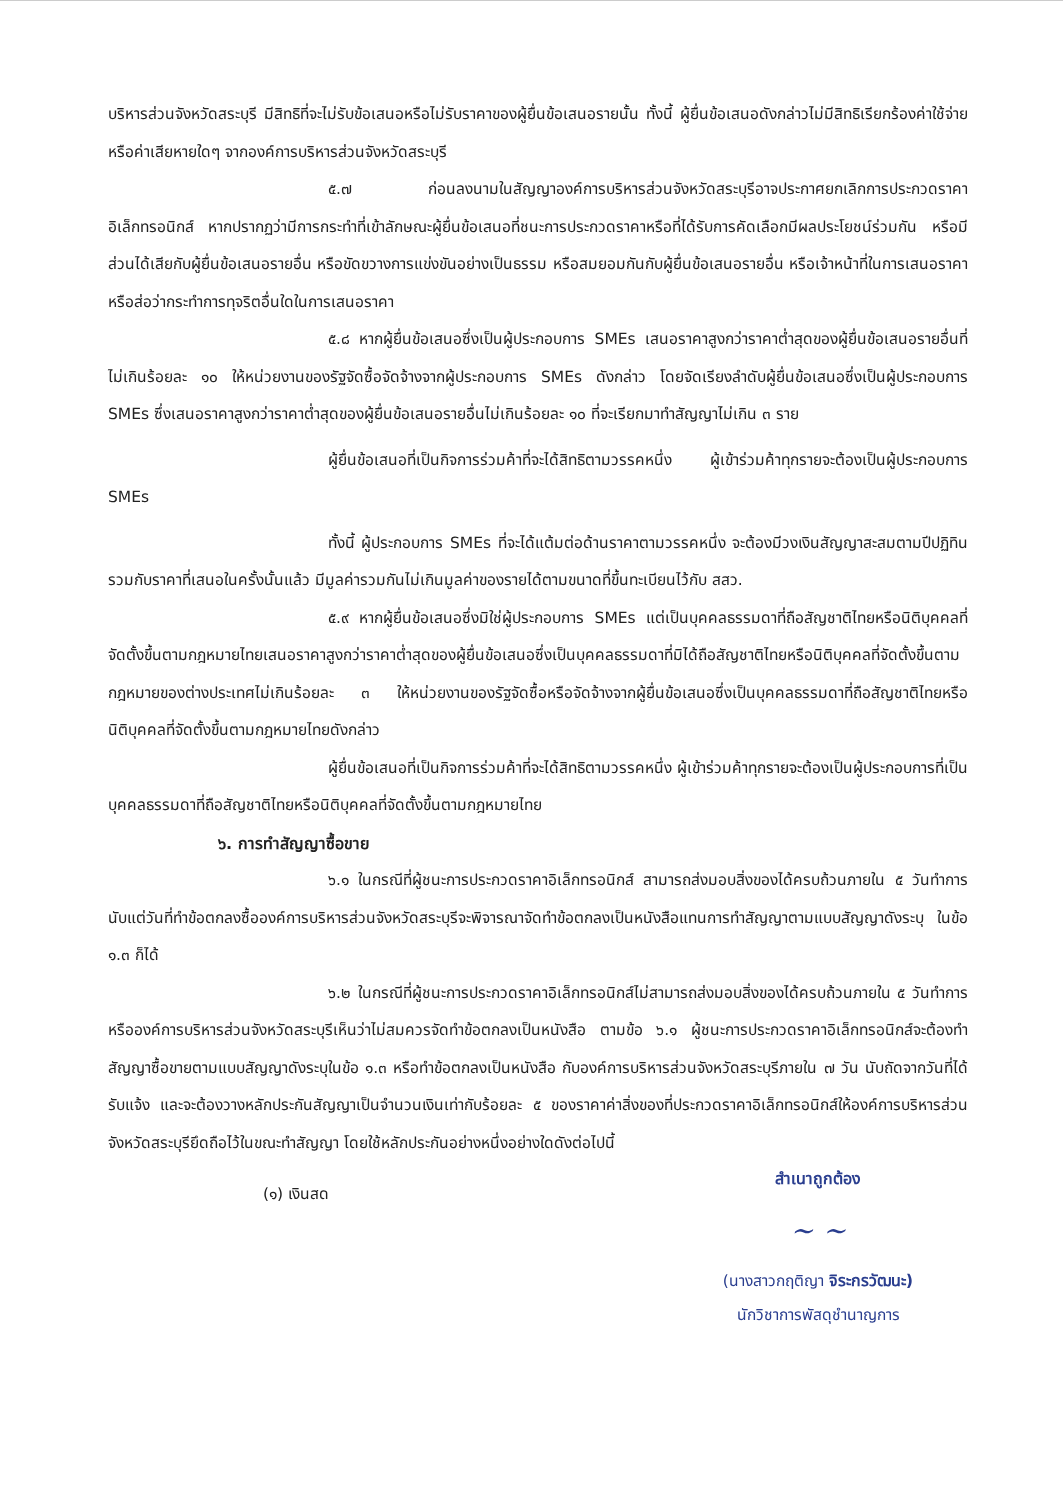บริหารส่วนจังหวัดสระบุรี มีสิทธิที่จะไม่รับข้อเสนอหรือไม่รับราคาของผู้ยื่นข้อเสนอรายนั้น ทั้งนี้ ผู้ยื่นข้อเสนอดังกล่าวไม่มีสิทธิเรียกร้องค่าใช้จ่ายหรือค่าเสียหายใดๆ จากองค์การบริหารส่วนจังหวัดสระบุรี
๕.๗ ก่อนลงนามในสัญญาองค์การบริหารส่วนจังหวัดสระบุรีอาจประกาศยกเลิกการประกวดราคาอิเล็กทรอนิกส์ หากปรากฏว่ามีการกระทำที่เข้าลักษณะผู้ยื่นข้อเสนอที่ชนะการประกวดราคาหรือที่ได้รับการคัดเลือกมีผลประโยชน์ร่วมกัน หรือมีส่วนได้เสียกับผู้ยื่นข้อเสนอรายอื่น หรือขัดขวางการแข่งขันอย่างเป็นธรรม หรือสมยอมกันกับผู้ยื่นข้อเสนอรายอื่น หรือเจ้าหน้าที่ในการเสนอราคา หรือส่อว่ากระทำการทุจริตอื่นใดในการเสนอราคา
๕.๘ หากผู้ยื่นข้อเสนอซึ่งเป็นผู้ประกอบการ SMEs เสนอราคาสูงกว่าราคาต่ำสุดของผู้ยื่นข้อเสนอรายอื่นที่ไม่เกินร้อยละ ๑๐ ให้หน่วยงานของรัฐจัดซื้อจัดจ้างจากผู้ประกอบการ SMEs ดังกล่าว โดยจัดเรียงลำดับผู้ยื่นข้อเสนอซึ่งเป็นผู้ประกอบการ SMEs ซึ่งเสนอราคาสูงกว่าราคาต่ำสุดของผู้ยื่นข้อเสนอรายอื่นไม่เกินร้อยละ ๑๐ ที่จะเรียกมาทำสัญญาไม่เกิน ๓ ราย
ผู้ยื่นข้อเสนอที่เป็นกิจการร่วมค้าที่จะได้สิทธิตามวรรคหนึ่ง ผู้เข้าร่วมค้าทุกรายจะต้องเป็นผู้ประกอบการ SMEs
ทั้งนี้ ผู้ประกอบการ SMEs ที่จะได้แต้มต่อด้านราคาตามวรรคหนึ่ง จะต้องมีวงเงินสัญญาสะสมตามปีปฏิทินรวมกับราคาที่เสนอในครั้งนั้นแล้ว มีมูลค่ารวมกันไม่เกินมูลค่าของรายได้ตามขนาดที่ขึ้นทะเบียนไว้กับ สสว.
๕.๙ หากผู้ยื่นข้อเสนอซึ่งมิใช่ผู้ประกอบการ SMEs แต่เป็นบุคคลธรรมดาที่ถือสัญชาติไทยหรือนิติบุคคลที่จัดตั้งขึ้นตามกฎหมายไทยเสนอราคาสูงกว่าราคาต่ำสุดของผู้ยื่นข้อเสนอซึ่งเป็นบุคคลธรรมดาที่มิได้ถือสัญชาติไทยหรือนิติบุคคลที่จัดตั้งขึ้นตามกฎหมายของต่างประเทศไม่เกินร้อยละ ๓ ให้หน่วยงานของรัฐจัดซื้อหรือจัดจ้างจากผู้ยื่นข้อเสนอซึ่งเป็นบุคคลธรรมดาที่ถือสัญชาติไทยหรือนิติบุคคลที่จัดตั้งขึ้นตามกฎหมายไทยดังกล่าว
ผู้ยื่นข้อเสนอที่เป็นกิจการร่วมค้าที่จะได้สิทธิตามวรรคหนึ่ง ผู้เข้าร่วมค้าทุกรายจะต้องเป็นผู้ประกอบการที่เป็นบุคคลธรรมดาที่ถือสัญชาติไทยหรือนิติบุคคลที่จัดตั้งขึ้นตามกฎหมายไทย
๖. การทำสัญญาซื้อขาย
๖.๑ ในกรณีที่ผู้ชนะการประกวดราคาอิเล็กทรอนิกส์ สามารถส่งมอบสิ่งของได้ครบถ้วนภายใน ๕ วันทำการ นับแต่วันที่ทำข้อตกลงซื้อองค์การบริหารส่วนจังหวัดสระบุรีจะพิจารณาจัดทำข้อตกลงเป็นหนังสือแทนการทำสัญญาตามแบบสัญญาดังระบุ ในข้อ ๑.๓ ก็ได้
๖.๒ ในกรณีที่ผู้ชนะการประกวดราคาอิเล็กทรอนิกส์ไม่สามารถส่งมอบสิ่งของได้ครบถ้วนภายใน ๕ วันทำการ หรือองค์การบริหารส่วนจังหวัดสระบุรีเห็นว่าไม่สมควรจัดทำข้อตกลงเป็นหนังสือ ตามข้อ ๖.๑ ผู้ชนะการประกวดราคาอิเล็กทรอนิกส์จะต้องทำสัญญาซื้อขายตามแบบสัญญาดังระบุในข้อ ๑.๓ หรือทำข้อตกลงเป็นหนังสือ กับองค์การบริหารส่วนจังหวัดสระบุรีภายใน ๗ วัน นับถัดจากวันที่ได้รับแจ้ง และจะต้องวางหลักประกันสัญญาเป็นจำนวนเงินเท่ากับร้อยละ ๕ ของราคาค่าสิ่งของที่ประกวดราคาอิเล็กทรอนิกส์ให้องค์การบริหารส่วนจังหวัดสระบุรียึดถือไว้ในขณะทำสัญญา โดยใช้หลักประกันอย่างหนึ่งอย่างใดดังต่อไปนี้
สำเนาถูกต้อง
(๑) เงินสด
~ ~
(นางสาวกฤติญา จิระกรวัฒนะ)
นักวิชาการพัสดุชำนาญการ